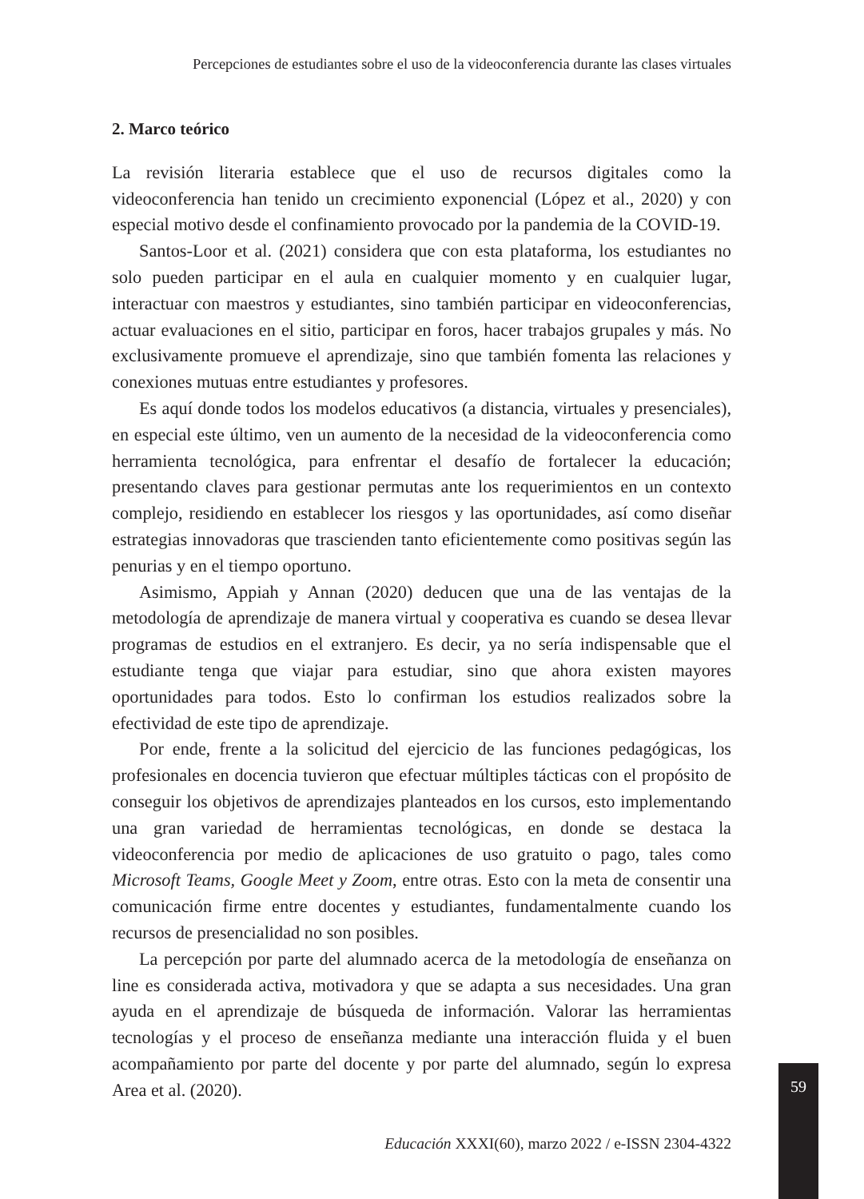Percepciones de estudiantes sobre el uso de la videoconferencia durante las clases virtuales
2. Marco teórico
La revisión literaria establece que el uso de recursos digitales como la videoconferencia han tenido un crecimiento exponencial (López et al., 2020) y con especial motivo desde el confinamiento provocado por la pandemia de la COVID-19.
Santos-Loor et al. (2021) considera que con esta plataforma, los estudiantes no solo pueden participar en el aula en cualquier momento y en cualquier lugar, interactuar con maestros y estudiantes, sino también participar en videoconferencias, actuar evaluaciones en el sitio, participar en foros, hacer trabajos grupales y más. No exclusivamente promueve el aprendizaje, sino que también fomenta las relaciones y conexiones mutuas entre estudiantes y profesores.
Es aquí donde todos los modelos educativos (a distancia, virtuales y presenciales), en especial este último, ven un aumento de la necesidad de la videoconferencia como herramienta tecnológica, para enfrentar el desafío de fortalecer la educación; presentando claves para gestionar permutas ante los requerimientos en un contexto complejo, residiendo en establecer los riesgos y las oportunidades, así como diseñar estrategias innovadoras que trascienden tanto eficientemente como positivas según las penurias y en el tiempo oportuno.
Asimismo, Appiah y Annan (2020) deducen que una de las ventajas de la metodología de aprendizaje de manera virtual y cooperativa es cuando se desea llevar programas de estudios en el extranjero. Es decir, ya no sería indispensable que el estudiante tenga que viajar para estudiar, sino que ahora existen mayores oportunidades para todos. Esto lo confirman los estudios realizados sobre la efectividad de este tipo de aprendizaje.
Por ende, frente a la solicitud del ejercicio de las funciones pedagógicas, los profesionales en docencia tuvieron que efectuar múltiples tácticas con el propósito de conseguir los objetivos de aprendizajes planteados en los cursos, esto implementando una gran variedad de herramientas tecnológicas, en donde se destaca la videoconferencia por medio de aplicaciones de uso gratuito o pago, tales como Microsoft Teams, Google Meet y Zoom, entre otras. Esto con la meta de consentir una comunicación firme entre docentes y estudiantes, fundamentalmente cuando los recursos de presencialidad no son posibles.
La percepción por parte del alumnado acerca de la metodología de enseñanza on line es considerada activa, motivadora y que se adapta a sus necesidades. Una gran ayuda en el aprendizaje de búsqueda de información. Valorar las herramientas tecnologías y el proceso de enseñanza mediante una interacción fluida y el buen acompañamiento por parte del docente y por parte del alumnado, según lo expresa Area et al. (2020).
59
Educación XXXI(60), marzo 2022 / e-ISSN 2304-4322